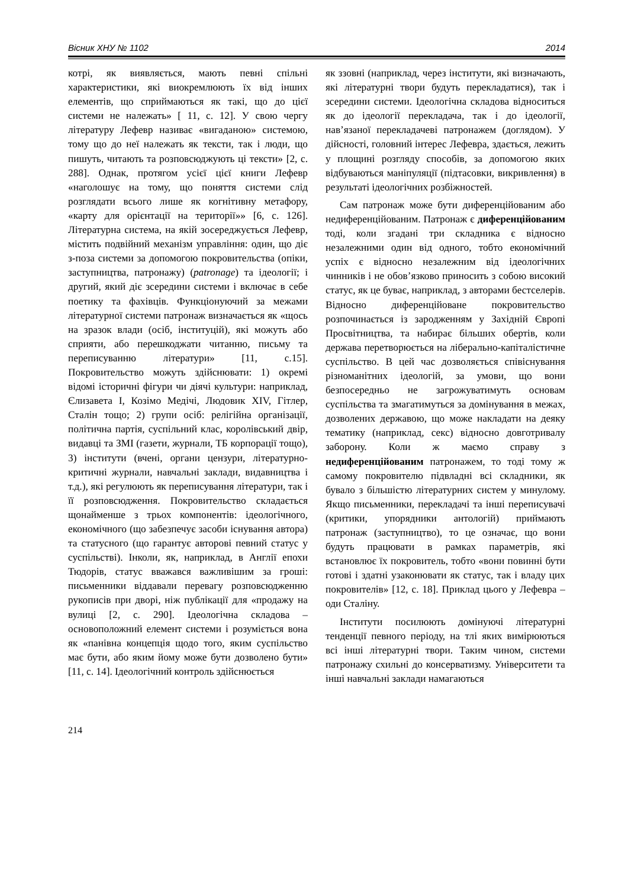Вісник ХНУ № 1102 2014
котрі, як виявляється, мають певні спільні характеристики, які виокремлюють їх від інших елементів, що сприймаються як такі, що до цієї системи не належать» [ 11, с. 12]. У свою чергу літературу Лефевр називає «вигаданою» системою, тому що до неї належать як тексти, так і люди, що пишуть, читають та розповсюджують ці тексти» [2, с. 288]. Однак, протягом усієї цієї книги Лефевр «наголошує на тому, що поняття системи слід розглядати всього лише як когнітивну метафору, «карту для орієнтації на території»» [6, с. 126]. Літературна система, на якій зосереджується Лефевр, містить подвійний механізм управління: один, що діє з-поза системи за допомогою покровительства (опіки, заступництва, патронажу) (patronage) та ідеології; і другий, який діє зсередини системи і включає в себе поетику та фахівців. Функціонуючий за межами літературної системи патронаж визначається як «щось на зразок влади (осіб, інституцій), які можуть або сприяти, або перешкоджати читанню, письму та переписуванню літератури» [11, с.15]. Покровительство можуть здійснювати: 1) окремі відомі історичні фігури чи діячі культури: наприклад, Єлизавета I, Козімо Медічі, Людовик XIV, Гітлер, Сталін тощо; 2) групи осіб: релігійна організації, політична партія, суспільний клас, королівський двір, видавці та ЗМІ (газети, журнали, ТБ корпорації тощо), 3) інститути (вчені, органи цензури, літературно-критичні журнали, навчальні заклади, видавництва і т.д.), які регулюють як переписування літератури, так і її розповсюдження. Покровительство складається щонайменше з трьох компонентів: ідеологічного, економічного (що забезпечує засоби існування автора) та статусного (що гарантує авторові певний статус у суспільстві). Інколи, як, наприклад, в Англії епохи Тюдорів, статус вважався важливішим за гроші: письменники віддавали перевагу розповсюдженню рукописів при дворі, ніж публікації для «продажу на вулиці [2, с. 290]. Ідеологічна складова – основоположний елемент системи і розуміється вона як «панівна концепція щодо того, яким суспільство має бути, або яким йому може бути дозволено бути» [11, с. 14]. Ідеологічний контроль здійснюється
як ззовні (наприклад, через інститути, які визначають, які літературні твори будуть перекладатися), так і зсередини системи. Ідеологічна складова відноситься як до ідеології перекладача, так і до ідеології, нав’язаної перекладачеві патронажем (доглядом). У дійсності, головний інтерес Лефевра, здається, лежить у площині розгляду способів, за допомогою яких відбуваються маніпуляції (підтасовки, викривлення) в результаті ідеологічних розбіжностей.
Сам патронаж може бути диференційованим або недиференційованим. Патронаж є диференційованим тоді, коли згадані три складника є відносно незалежними один від одного, тобто економічний успіх є відносно незалежним від ідеологічних чинників і не обов’язково приносить з собою високий статус, як це буває, наприклад, з авторами бестселерів. Відносно диференційоване покровительство розпочинається із зародженням у Західній Європі Просвітництва, та набирає більших обертів, коли держава перетворюється на ліберально-капіталістичне суспільство. В цей час дозволяється співіснування різноманітних ідеологій, за умови, що вони безпосередньо не загрожуватимуть основам суспільства та змагатимуться за домінування в межах, дозволених державою, що може накладати на деяку тематику (наприклад, секс) відносно довготривалу заборону. Коли ж маємо справу з недиференційованим патронажем, то тоді тому ж самому покровителю підвладні всі складники, як бувало з більшістю літературних систем у минулому. Якщо письменники, перекладачі та інші переписувачі (критики, упорядники антологій) приймають патронаж (заступництво), то це означає, що вони будуть працювати в рамках параметрів, які встановлює їх покровитель, тобто «вони повинні бути готові і здатні узаконювати як статус, так і владу цих покровителів» [12, с. 18]. Приклад цього у Лефевра – оди Сталіну.
Інститути посилюють домінуючі літературні тенденції певного періоду, на тлі яких вимірюються всі інші літературні твори. Таким чином, системи патронажу схильні до консерватизму. Університети та інші навчальні заклади намагаються
214